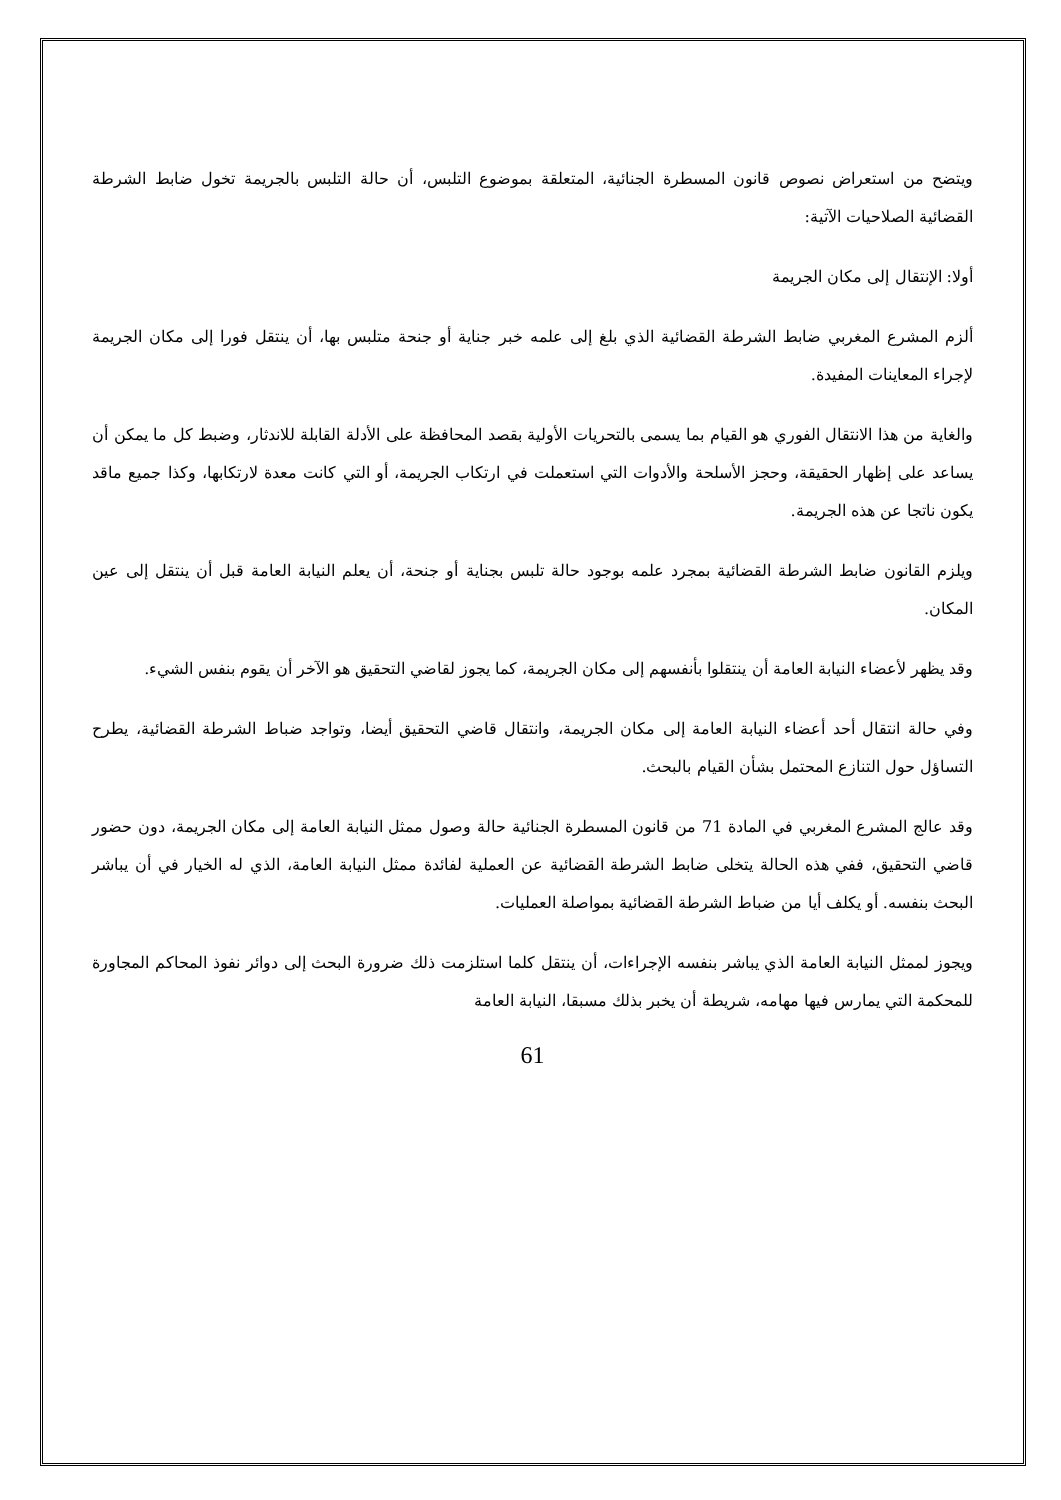ويتضح من استعراض نصوص قانون المسطرة الجنائية، المتعلقة بموضوع التلبس، أن حالة التلبس بالجريمة تخول ضابط الشرطة القضائية الصلاحيات الآتية:
أولا: الإنتقال إلى مكان الجريمة
ألزم المشرع المغربي ضابط الشرطة القضائية الذي بلغ إلى علمه خبر جناية أو جنحة متلبس بها، أن ينتقل فورا إلى مكان الجريمة لإجراء المعاينات المفيدة.
والغاية من هذا الانتقال الفوري هو القيام بما يسمى بالتحريات الأولية بقصد المحافظة على الأدلة القابلة للاندثار، وضبط كل ما يمكن أن يساعد على إظهار الحقيقة، وحجز الأسلحة والأدوات التي استعملت في ارتكاب الجريمة، أو التي كانت معدة لارتكابها، وكذا جميع ماقد يكون ناتجا عن هذه الجريمة.
ويلزم القانون ضابط الشرطة القضائية بمجرد علمه بوجود حالة تلبس بجناية أو جنحة، أن يعلم النيابة العامة قبل أن ينتقل إلى عين المكان.
وقد يظهر لأعضاء النيابة العامة أن ينتقلوا بأنفسهم إلى مكان الجريمة، كما يجوز لقاضي التحقيق هو الآخر أن يقوم بنفس الشيء.
وفي حالة انتقال أحد أعضاء النيابة العامة إلى مكان الجريمة، وانتقال قاضي التحقيق أيضا، وتواجد ضباط الشرطة القضائية، يطرح التساؤل حول التنازع المحتمل بشأن القيام بالبحث.
وقد عالج المشرع المغربي في المادة 71 من قانون المسطرة الجنائية حالة وصول ممثل النيابة العامة إلى مكان الجريمة، دون حضور قاضي التحقيق، ففي هذه الحالة يتخلى ضابط الشرطة القضائية عن العملية لفائدة ممثل النيابة العامة، الذي له الخيار في أن يباشر البحث بنفسه. أو يكلف أيا من ضباط الشرطة القضائية بمواصلة العمليات.
ويجوز لممثل النيابة العامة الذي يباشر بنفسه الإجراءات، أن ينتقل كلما استلزمت ذلك ضرورة البحث إلى دوائر نفوذ المحاكم المجاورة للمحكمة التي يمارس فيها مهامه، شريطة أن يخبر بذلك مسبقا، النيابة العامة
61